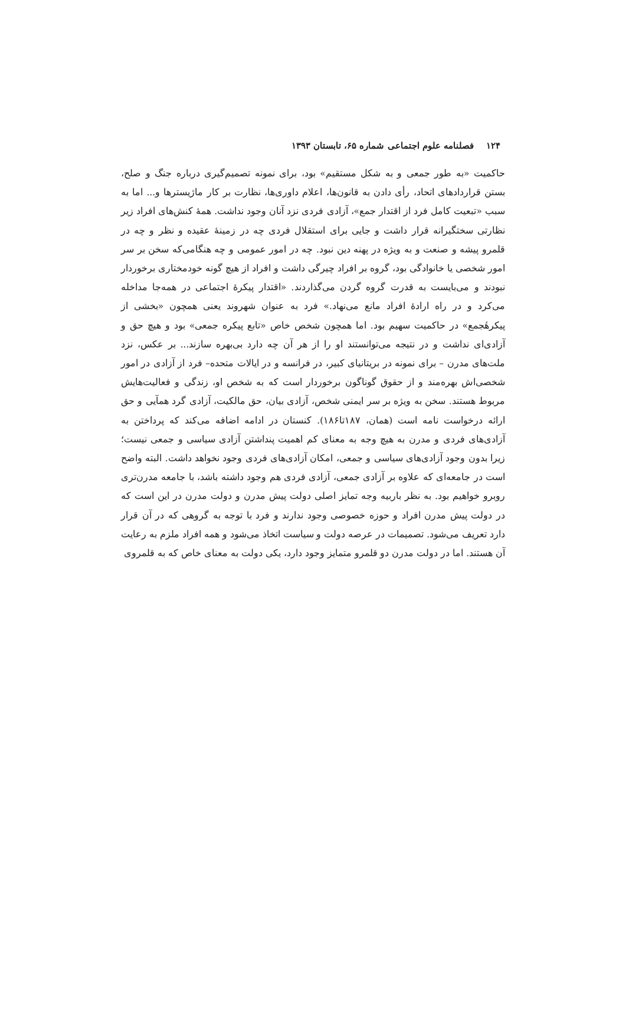۱۲۴ فصلنامه علوم اجتماعی شماره ۶۵، تابستان ۱۳۹۳
حاکمیت «به طور جمعی و به شکل مستقیم» بود، برای نمونه تصمیم‌گیری درباره جنگ و صلح، بستن قراردادهای اتحاد، رأی دادن به قانون‌ها، اعلام داوری‌ها، نظارت بر کار ماژیسترها و... اما به سبب «تبعیت کامل فرد از اقتدار جمع»، آزادی فردی نزد آنان وجود نداشت. همهٔ کنش‌های افراد زیر نظارتی سختگیرانه قرار داشت و جایی برای استقلال فردی چه در زمینهٔ عقیده و نظر و چه در قلمرو پیشه و صنعت و به ویژه در پهنه دین نبود. چه در امور عمومی و چه هنگامی‌که سخن بر سر امور شخصی یا خانوادگی بود، گروه بر افراد چیرگی داشت و افراد از هیچ گونه خودمختاری برخوردار نبودند و می‌بایست به قدرت گروه گردن می‌گذاردند. «اقتدار پیکرهٔ اجتماعی در همه‌جا مداخله می‌کرد و در راه ارادهٔ افراد مانع می‌نهاد.» فرد به عنوان شهروند یعنی همچون «بخشی از پیکرهٔجمع» در حاکمیت سهیم بود. اما همچون شخص خاص «تابع پیکره جمعی» بود و هیچ حق و آزادی‌ای نداشت و در نتیجه می‌توانستند او را از هر آن چه دارد بی‌بهره سازند... بر عکس، نزد ملت‌های مدرن – برای نمونه در بریتانیای کبیر، در فرانسه و در ایالات متحده– فرد از آزادی در امور شخصی‌اش بهره‌مند و از حقوق گوناگون برخوردار است که به شخص او، زندگی و فعالیت‌هایش مربوط هستند. سخن به ویژه بر سر ایمنی شخص، آزادی بیان، حق مالکیت، آزادی گرد همآیی و حق ارائه درخواست نامه است (همان، ۱۸۷تا۱۸۶). کنستان در ادامه اضافه می‌کند که پرداختن به آزادی‌های فردی و مدرن به هیچ وجه به معنای کم اهمیت پنداشتن آزادی سیاسی و جمعی نیست؛ زیرا بدون وجود آزادی‌های سیاسی و جمعی، امکان آزادی‌های فردی وجود نخواهد داشت. البته واضح است در جامعه‌ای که علاوه بر آزادی جمعی، آزادی فردی هم وجود داشته باشد، با جامعه مدرن‌تری روبرو خواهیم بود. به نظر باربیه وجه تمایز اصلی دولت پیش مدرن و دولت مدرن در این است که در دولت پیش مدرن افراد و حوزه خصوصی وجود ندارند و فرد با توجه به گروهی که در آن قرار دارد تعریف می‌شود. تصمیمات در عرصه دولت و سیاست اتخاذ می‌شود و همه افراد ملزم به رعایت آن هستند. اما در دولت مدرن دو قلمرو متمایز وجود دارد، یکی دولت به معنای خاص که به قلمروی